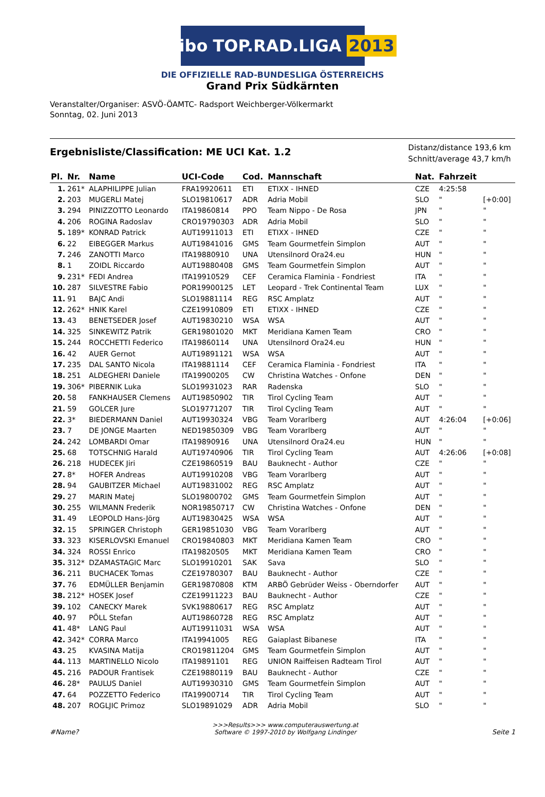Tchibo TOP.RAD.LIGA 2013
DIE OFFIZIELLE RAD-BUNDESLIGA ÖSTERREICHS
Grand Prix Südkärnten
Veranstalter/Organiser: ASVÖ-ÖAMTC- Radsport Weichberger-Völkermarkt
Sonntag, 02. Juni 2013
Ergebnisliste/Classification: ME UCI Kat. 1.2
Distanz/distance 193,6 km
Schnitt/average 43,7 km/h
| Pl. | Nr. | Name | UCI-Code | Cod. | Mannschaft | Nat. | Fahrzeit | |
| --- | --- | --- | --- | --- | --- | --- | --- | --- |
| 1. | 261* | ALAPHILIPPE Julian | FRA19920611 | ETI | ETIXX - IHNED | CZE | 4:25:58 | |
| 2. | 203 | MUGERLI Matej | SLO19810617 | ADR | Adria Mobil | SLO | " | [+0:00] |
| 3. | 294 | PINIZZOTTO Leonardo | ITA19860814 | PPO | Team Nippo - De Rosa | JPN | " | " |
| 4. | 206 | ROGINA Radoslav | CRO19790303 | ADR | Adria Mobil | SLO | " | " |
| 5. | 189* | KONRAD Patrick | AUT19911013 | ETI | ETIXX - IHNED | CZE | " | " |
| 6. | 22 | EIBEGGER Markus | AUT19841016 | GMS | Team Gourmetfein Simplon | AUT | " | " |
| 7. | 246 | ZANOTTI Marco | ITA19880910 | UNA | Utensilnord Ora24.eu | HUN | " | " |
| 8. | 1 | ZOIDL Riccardo | AUT19880408 | GMS | Team Gourmetfein Simplon | AUT | " | " |
| 9. | 231* | FEDI Andrea | ITA19910529 | CEF | Ceramica Flaminia - Fondriest | ITA | " | " |
| 10. | 287 | SILVESTRE Fabio | POR19900125 | LET | Leopard - Trek Continental Team | LUX | " | " |
| 11. | 91 | BAJC Andi | SLO19881114 | REG | RSC Amplatz | AUT | " | " |
| 12. | 262* | HNIK Karel | CZE19910809 | ETI | ETIXX - IHNED | CZE | " | " |
| 13. | 43 | BENETSEDER Josef | AUT19830210 | WSA | WSA | AUT | " | " |
| 14. | 325 | SINKEWITZ Patrik | GER19801020 | MKT | Meridiana Kamen Team | CRO | " | " |
| 15. | 244 | ROCCHETTI Federico | ITA19860114 | UNA | Utensilnord Ora24.eu | HUN | " | " |
| 16. | 42 | AUER Gernot | AUT19891121 | WSA | WSA | AUT | " | " |
| 17. | 235 | DAL SANTO Nicola | ITA19881114 | CEF | Ceramica Flaminia - Fondriest | ITA | " | " |
| 18. | 251 | ALDEGHERI Daniele | ITA19900205 | CW | Christina Watches - Onfone | DEN | " | " |
| 19. | 306* | PIBERNIK Luka | SLO19931023 | RAR | Radenska | SLO | " | " |
| 20. | 58 | FANKHAUSER Clemens | AUT19850902 | TIR | Tirol Cycling Team | AUT | " | " |
| 21. | 59 | GOLCER Jure | SLO19771207 | TIR | Tirol Cycling Team | AUT | " | " |
| 22. | 3* | BIEDERMANN Daniel | AUT19930324 | VBG | Team Vorarlberg | AUT | 4:26:04 | [+0:06] |
| 23. | 7 | DE JONGE Maarten | NED19850309 | VBG | Team Vorarlberg | AUT | " | " |
| 24. | 242 | LOMBARDI Omar | ITA19890916 | UNA | Utensilnord Ora24.eu | HUN | " | " |
| 25. | 68 | TOTSCHNIG Harald | AUT19740906 | TIR | Tirol Cycling Team | AUT | 4:26:06 | [+0:08] |
| 26. | 218 | HUDECEK Jiri | CZE19860519 | BAU | Bauknecht - Author | CZE | " | " |
| 27. | 8* | HOFER Andreas | AUT19910208 | VBG | Team Vorarlberg | AUT | " | " |
| 28. | 94 | GAUBITZER Michael | AUT19831002 | REG | RSC Amplatz | AUT | " | " |
| 29. | 27 | MARIN Matej | SLO19800702 | GMS | Team Gourmetfein Simplon | AUT | " | " |
| 30. | 255 | WILMANN Frederik | NOR19850717 | CW | Christina Watches - Onfone | DEN | " | " |
| 31. | 49 | LEOPOLD Hans-Jörg | AUT19830425 | WSA | WSA | AUT | " | " |
| 32. | 15 | SPRINGER Christoph | GER19851030 | VBG | Team Vorarlberg | AUT | " | " |
| 33. | 323 | KISERLOVSKI Emanuel | CRO19840803 | MKT | Meridiana Kamen Team | CRO | " | " |
| 34. | 324 | ROSSI Enrico | ITA19820505 | MKT | Meridiana Kamen Team | CRO | " | " |
| 35. | 312* | DZAMASTAGIC Marc | SLO19910201 | SAK | Sava | SLO | " | " |
| 36. | 211 | BUCHACEK Tomas | CZE19780307 | BAU | Bauknecht - Author | CZE | " | " |
| 37. | 76 | EDMÜLLER Benjamin | GER19870808 | KTM | ARBÖ Gebrüder Weiss - Oberndorfer | AUT | " | " |
| 38. | 212* | HOSEK Josef | CZE19911223 | BAU | Bauknecht - Author | CZE | " | " |
| 39. | 102 | CANECKY Marek | SVK19880617 | REG | RSC Amplatz | AUT | " | " |
| 40. | 97 | PÖLL Stefan | AUT19860728 | REG | RSC Amplatz | AUT | " | " |
| 41. | 48* | LANG Paul | AUT19911031 | WSA | WSA | AUT | " | " |
| 42. | 342* | CORRA Marco | ITA19941005 | REG | Gaiaplast Bibanese | ITA | " | " |
| 43. | 25 | KVASINA Matija | CRO19811204 | GMS | Team Gourmetfein Simplon | AUT | " | " |
| 44. | 113 | MARTINELLO Nicolo | ITA19891101 | REG | UNION Raiffeisen Radteam Tirol | AUT | " | " |
| 45. | 216 | PADOUR Frantisek | CZE19880119 | BAU | Bauknecht - Author | CZE | " | " |
| 46. | 28* | PAULUS Daniel | AUT19930310 | GMS | Team Gourmetfein Simplon | AUT | " | " |
| 47. | 64 | POZZETTO Federico | ITA19900714 | TIR | Tirol Cycling Team | AUT | " | " |
| 48. | 207 | ROGLJIC Primoz | SLO19891029 | ADR | Adria Mobil | SLO | " | " |
#Name? >>>Results>>> www.computerauswertung.at
Software © 1997-2010 by Wolfgang Lindinger Seite 1